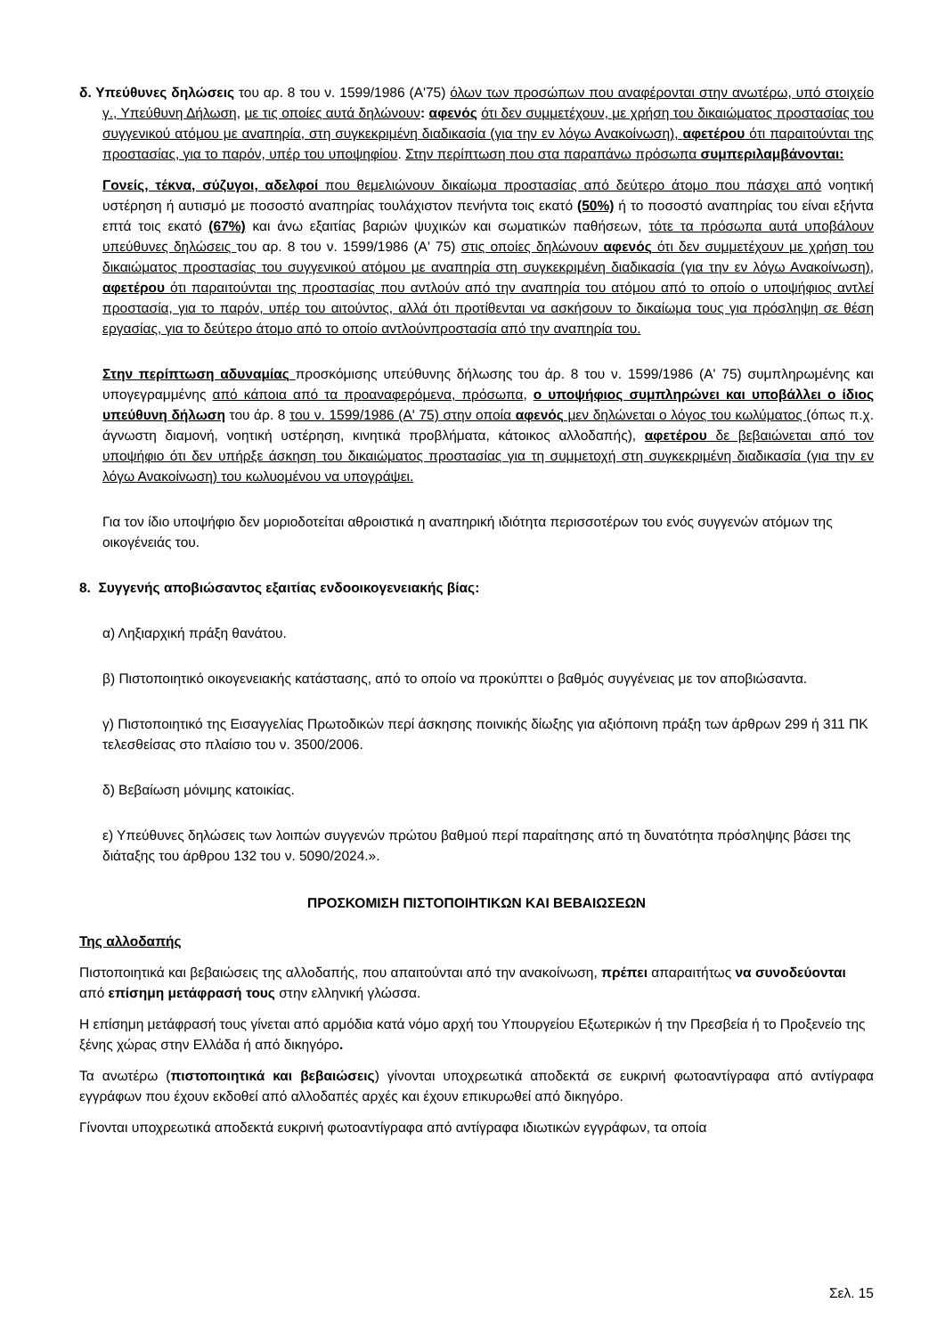δ. Υπεύθυνες δηλώσεις του αρ. 8 του ν. 1599/1986 (Α'75) όλων των προσώπων που αναφέρονται στην ανωτέρω, υπό στοιχείο γ., Υπεύθυνη Δήλωση, με τις οποίες αυτά δηλώνουν: αφενός ότι δεν συμμετέχουν, με χρήση του δικαιώματος προστασίας του συγγενικού ατόμου με αναπηρία, στη συγκεκριμένη διαδικασία (για την εν λόγω Ανακοίνωση), αφετέρου ότι παραιτούνται της προστασίας, για το παρόν, υπέρ του υποψηφίου. Στην περίπτωση που στα παραπάνω πρόσωπα συμπεριλαμβάνονται:
Γονείς, τέκνα, σύζυγοι, αδελφοί που θεμελιώνουν δικαίωμα προστασίας από δεύτερο άτομο που πάσχει από νοητική υστέρηση ή αυτισμό με ποσοστό αναπηρίας τουλάχιστον πενήντα τοις εκατό (50%) ή το ποσοστό αναπηρίας του είναι εξήντα επτά τοις εκατό (67%) και άνω εξαιτίας βαριών ψυχικών και σωματικών παθήσεων, τότε τα πρόσωπα αυτά υποβάλουν υπεύθυνες δηλώσεις του αρ. 8 του ν. 1599/1986 (Α' 75) στις οποίες δηλώνουν αφενός ότι δεν συμμετέχουν με χρήση του δικαιώματος προστασίας του συγγενικού ατόμου με αναπηρία στη συγκεκριμένη διαδικασία (για την εν λόγω Ανακοίνωση), αφετέρου ότι παραιτούνται της προστασίας που αντλούν από την αναπηρία του ατόμου από το οποίο ο υποψήφιος αντλεί προστασία, για το παρόν, υπέρ του αιτούντος, αλλά ότι προτίθενται να ασκήσουν το δικαίωμα τους για πρόσληψη σε θέση εργασίας, για το δεύτερο άτομο από το οποίο αντλούνπροστασία από την αναπηρία του.
Στην περίπτωση αδυναμίας προσκόμισης υπεύθυνης δήλωσης του άρ. 8 του ν. 1599/1986 (Α' 75) συμπληρωμένης και υπογεγραμμένης από κάποια από τα προαναφερόμενα, πρόσωπα, ο υποψήφιος συμπληρώνει και υποβάλλει ο ίδιος υπεύθυνη δήλωση του άρ. 8 του ν. 1599/1986 (Α' 75) στην οποία αφενός μεν δηλώνεται ο λόγος του κωλύματος (όπως π.χ. άγνωστη διαμονή, νοητική υστέρηση, κινητικά προβλήματα, κάτοικος αλλοδαπής), αφετέρου δε βεβαιώνεται από τον υποψήφιο ότι δεν υπήρξε άσκηση του δικαιώματος προστασίας για τη συμμετοχή στη συγκεκριμένη διαδικασία (για την εν λόγω Ανακοίνωση) του κωλυομένου να υπογράψει.
Για τον ίδιο υποψήφιο δεν μοριοδοτείται αθροιστικά η αναπηρική ιδιότητα περισσοτέρων του ενός συγγενών ατόμων της οικογένειάς του.
8. Συγγενής αποβιώσαντος εξαιτίας ενδοοικογενειακής βίας:
α) Ληξιαρχική πράξη θανάτου.
β) Πιστοποιητικό οικογενειακής κατάστασης, από το οποίο να προκύπτει ο βαθμός συγγένειας με τον αποβιώσαντα.
γ) Πιστοποιητικό της Εισαγγελίας Πρωτοδικών περί άσκησης ποινικής δίωξης για αξιόποινη πράξη των άρθρων 299 ή 311 ΠΚ τελεσθείσας στο πλαίσιο του ν. 3500/2006.
δ) Βεβαίωση μόνιμης κατοικίας.
ε) Υπεύθυνες δηλώσεις των λοιπών συγγενών πρώτου βαθμού περί παραίτησης από τη δυνατότητα πρόσληψης βάσει της διάταξης του άρθρου 132 του ν. 5090/2024.».
ΠΡΟΣΚΟΜΙΣΗ ΠΙΣΤΟΠΟΙΗΤΙΚΩΝ ΚΑΙ ΒΕΒΑΙΩΣΕΩΝ
Της αλλοδαπής
Πιστοποιητικά και βεβαιώσεις της αλλοδαπής, που απαιτούνται από την ανακοίνωση, πρέπει απαραιτήτως να συνοδεύονται από επίσημη μετάφρασή τους στην ελληνική γλώσσα.
Η επίσημη μετάφρασή τους γίνεται από αρμόδια κατά νόμο αρχή του Υπουργείου Εξωτερικών ή την Πρεσβεία ή το Προξενείο της ξένης χώρας στην Ελλάδα ή από δικηγόρο.
Τα ανωτέρω (πιστοποιητικά και βεβαιώσεις) γίνονται υποχρεωτικά αποδεκτά σε ευκρινή φωτοαντίγραφα από αντίγραφα εγγράφων που έχουν εκδοθεί από αλλοδαπές αρχές και έχουν επικυρωθεί από δικηγόρο.
Γίνονται υποχρεωτικά αποδεκτά ευκρινή φωτοαντίγραφα από αντίγραφα ιδιωτικών εγγράφων, τα οποία
Σελ. 15